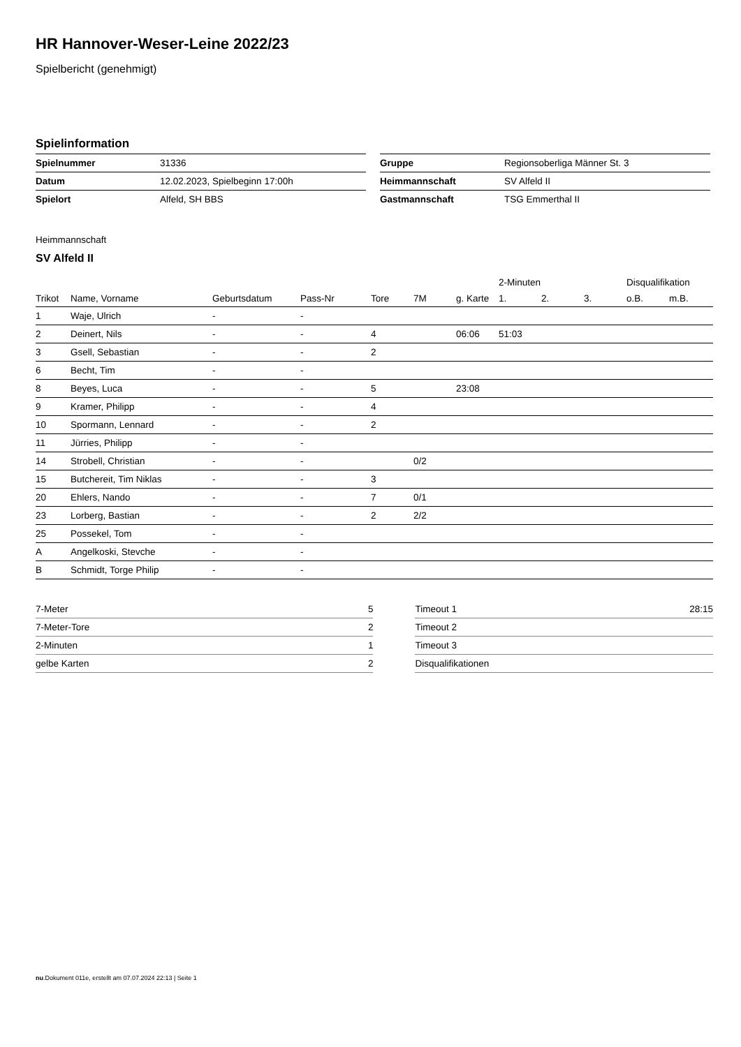HR Hannover-Weser-Leine 2022/23
Spielbericht (genehmigt)
Spielinformation
| Spielnummer | 31336 |
| Datum | 12.02.2023, Spielbeginn 17:00h |
| Spielort | Alfeld, SH BBS |
| Gruppe | Regionsoberliga Männer St. 3 |
| Heimmannschaft | SV Alfeld II |
| Gastmannschaft | TSG Emmerthal II |
Heimmannschaft
SV Alfeld II
| | | | | | | | 2-Minuten | | | Disqualifikation | |
| --- | --- | --- | --- | --- | --- | --- | --- | --- | --- | --- | --- |
| Trikot | Name, Vorname | Geburtsdatum | Pass-Nr | Tore | 7M | g. Karte | 1. | 2. | 3. | o.B. | m.B. |
| 1 | Waje, Ulrich | - | - | | | | | | | | |
| 2 | Deinert, Nils | - | - | 4 | | 06:06 | 51:03 | | | | |
| 3 | Gsell, Sebastian | - | - | 2 | | | | | | | |
| 6 | Becht, Tim | - | - | | | | | | | | |
| 8 | Beyes, Luca | - | - | 5 | | 23:08 | | | | | |
| 9 | Kramer, Philipp | - | - | 4 | | | | | | | |
| 10 | Spormann, Lennard | - | - | 2 | | | | | | | |
| 11 | Jürries, Philipp | - | - | | | | | | | | |
| 14 | Strobell, Christian | - | - | | 0/2 | | | | | | |
| 15 | Butchereit, Tim Niklas | - | - | 3 | | | | | | | |
| 20 | Ehlers, Nando | - | - | 7 | 0/1 | | | | | | |
| 23 | Lorberg, Bastian | - | - | 2 | 2/2 | | | | | | |
| 25 | Possekel, Tom | - | - | | | | | | | | |
| A | Angelkoski, Stevche | - | - | | | | | | | | |
| B | Schmidt, Torge Philip | - | - | | | | | | | | |
| 7-Meter | 5 |
| 7-Meter-Tore | 2 |
| 2-Minuten | 1 |
| gelbe Karten | 2 |
| Timeout 1 | 28:15 |
| Timeout 2 | |
| Timeout 3 | |
| Disqualifikationen | |
nu.Dokument 011e, erstellt am 07.07.2024 22:13 | Seite 1